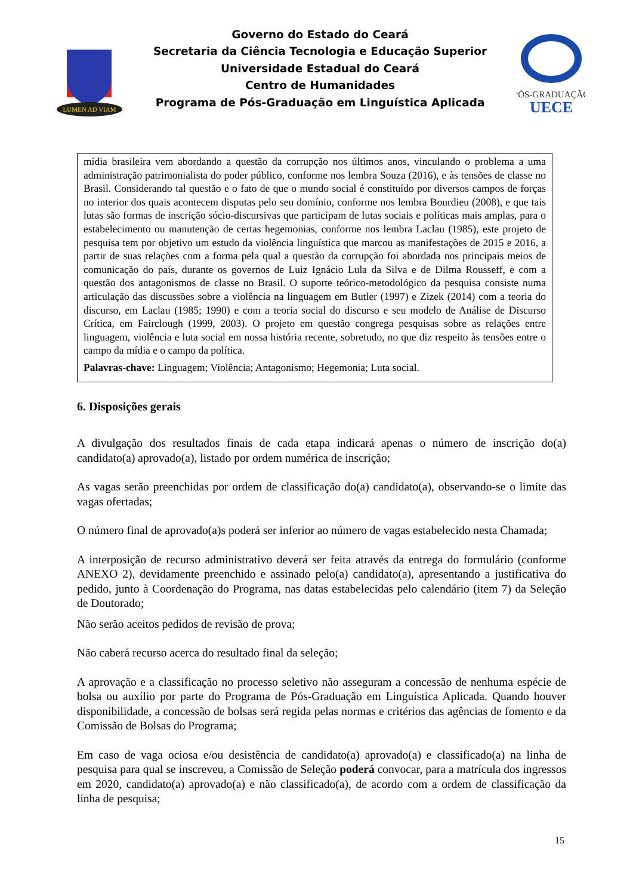LUMEN AD VIAM
Governo do Estado do Ceará
Secretaria da Ciência Tecnologia e Educação Superior
Universidade Estadual do Ceará
Centro de Humanidades
Programa de Pós-Graduação em Linguística Aplicada
PÓS-GRADUAÇÃO
UECE
mídia brasileira vem abordando a questão da corrupção nos últimos anos, vinculando o problema a uma administração patrimonialista do poder público, conforme nos lembra Souza (2016), e às tensões de classe no Brasil. Considerando tal questão e o fato de que o mundo social é constituído por diversos campos de forças no interior dos quais acontecem disputas pelo seu domínio, conforme nos lembra Bourdieu (2008), e que tais lutas são formas de inscrição sócio-discursivas que participam de lutas sociais e políticas mais amplas, para o estabelecimento ou manutenção de certas hegemonias, conforme nos lembra Laclau (1985), este projeto de pesquisa tem por objetivo um estudo da violência linguística que marcou as manifestações de 2015 e 2016, a partir de suas relações com a forma pela qual a questão da corrupção foi abordada nos principais meios de comunicação do país, durante os governos de Luiz Ignácio Lula da Silva e de Dilma Rousseff, e com a questão dos antagonismos de classe no Brasil. O suporte teórico-metodológico da pesquisa consiste numa articulação das discussões sobre a violência na linguagem em Butler (1997) e Zizek (2014) com a teoria do discurso, em Laclau (1985; 1990) e com a teoria social do discurso e seu modelo de Análise de Discurso Crítica, em Fairclough (1999, 2003). O projeto em questão congrega pesquisas sobre as relações entre linguagem, violência e luta social em nossa história recente, sobretudo, no que diz respeito às tensões entre o campo da mídia e o campo da política.
Palavras-chave: Linguagem; Violência; Antagonismo; Hegemonia; Luta social.
6. Disposições gerais
A divulgação dos resultados finais de cada etapa indicará apenas o número de inscrição do(a) candidato(a) aprovado(a), listado por ordem numérica de inscrição;
As vagas serão preenchidas por ordem de classificação do(a) candidato(a), observando-se o limite das vagas ofertadas;
O número final de aprovado(a)s poderá ser inferior ao número de vagas estabelecido nesta Chamada;
A interposição de recurso administrativo deverá ser feita através da entrega do formulário (conforme ANEXO 2), devidamente preenchido e assinado pelo(a) candidato(a), apresentando a justificativa do pedido, junto à Coordenação do Programa, nas datas estabelecidas pelo calendário (item 7) da Seleção de Doutorado;
Não serão aceitos pedidos de revisão de prova;
Não caberá recurso acerca do resultado final da seleção;
A aprovação e a classificação no processo seletivo não asseguram a concessão de nenhuma espécie de bolsa ou auxílio por parte do Programa de Pós-Graduação em Linguística Aplicada. Quando houver disponibilidade, a concessão de bolsas será regida pelas normas e critérios das agências de fomento e da Comissão de Bolsas do Programa;
Em caso de vaga ociosa e/ou desistência de candidato(a) aprovado(a) e classificado(a) na linha de pesquisa para qual se inscreveu, a Comissão de Seleção poderá convocar, para a matrícula dos ingressos em 2020, candidato(a) aprovado(a) e não classificado(a), de acordo com a ordem de classificação da linha de pesquisa;
15